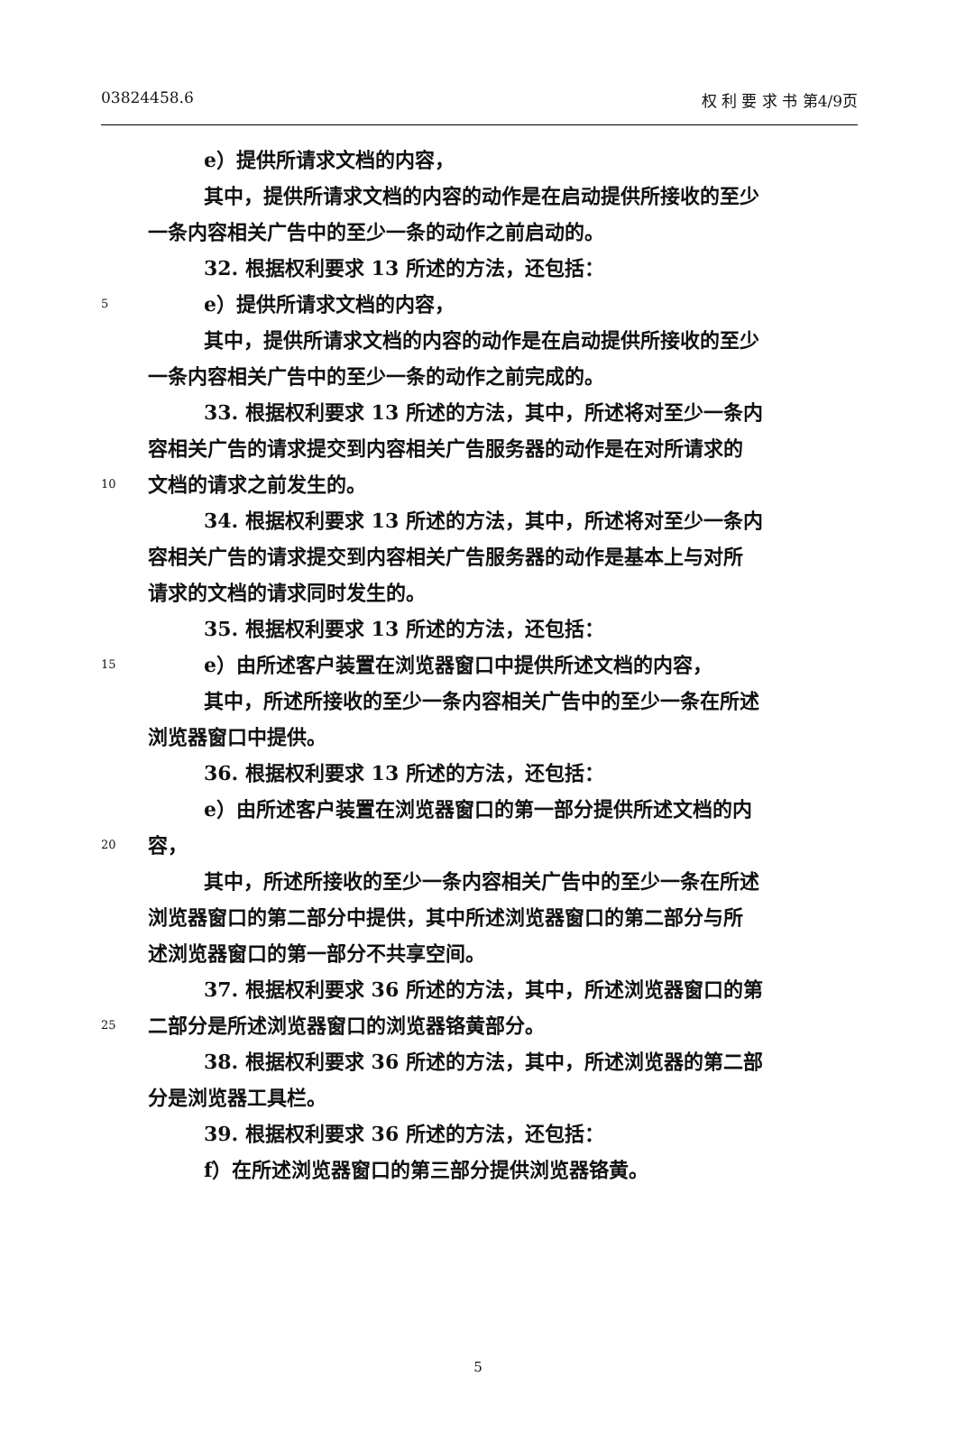03824458.6 权 利 要 求 书 第4/9页
e）提供所请求文档的内容，
其中，提供所请求文档的内容的动作是在启动提供所接收的至少
一条内容相关广告中的至少一条的动作之前启动的。
32. 根据权利要求 13 所述的方法，还包括：
5 e）提供所请求文档的内容，
其中，提供所请求文档的内容的动作是在启动提供所接收的至少
一条内容相关广告中的至少一条的动作之前完成的。
33. 根据权利要求 13 所述的方法，其中，所述将对至少一条内
容相关广告的请求提交到内容相关广告服务器的动作是在对所请求的
10 文档的请求之前发生的。
34. 根据权利要求 13 所述的方法，其中，所述将对至少一条内
容相关广告的请求提交到内容相关广告服务器的动作是基本上与对所
请求的文档的请求同时发生的。
35. 根据权利要求 13 所述的方法，还包括：
15 e）由所述客户装置在浏览器窗口中提供所述文档的内容，
其中，所述所接收的至少一条内容相关广告中的至少一条在所述
浏览器窗口中提供。
36. 根据权利要求 13 所述的方法，还包括：
e）由所述客户装置在浏览器窗口的第一部分提供所述文档的内
20 容，
其中，所述所接收的至少一条内容相关广告中的至少一条在所述
浏览器窗口的第二部分中提供，其中所述浏览器窗口的第二部分与所
述浏览器窗口的第一部分不共享空间。
37. 根据权利要求 36 所述的方法，其中，所述浏览器窗口的第
25 二部分是所述浏览器窗口的浏览器铬黄部分。
38. 根据权利要求 36 所述的方法，其中，所述浏览器的第二部
分是浏览器工具栏。
39. 根据权利要求 36 所述的方法，还包括：
f）在所述浏览器窗口的第三部分提供浏览器铬黄。
5